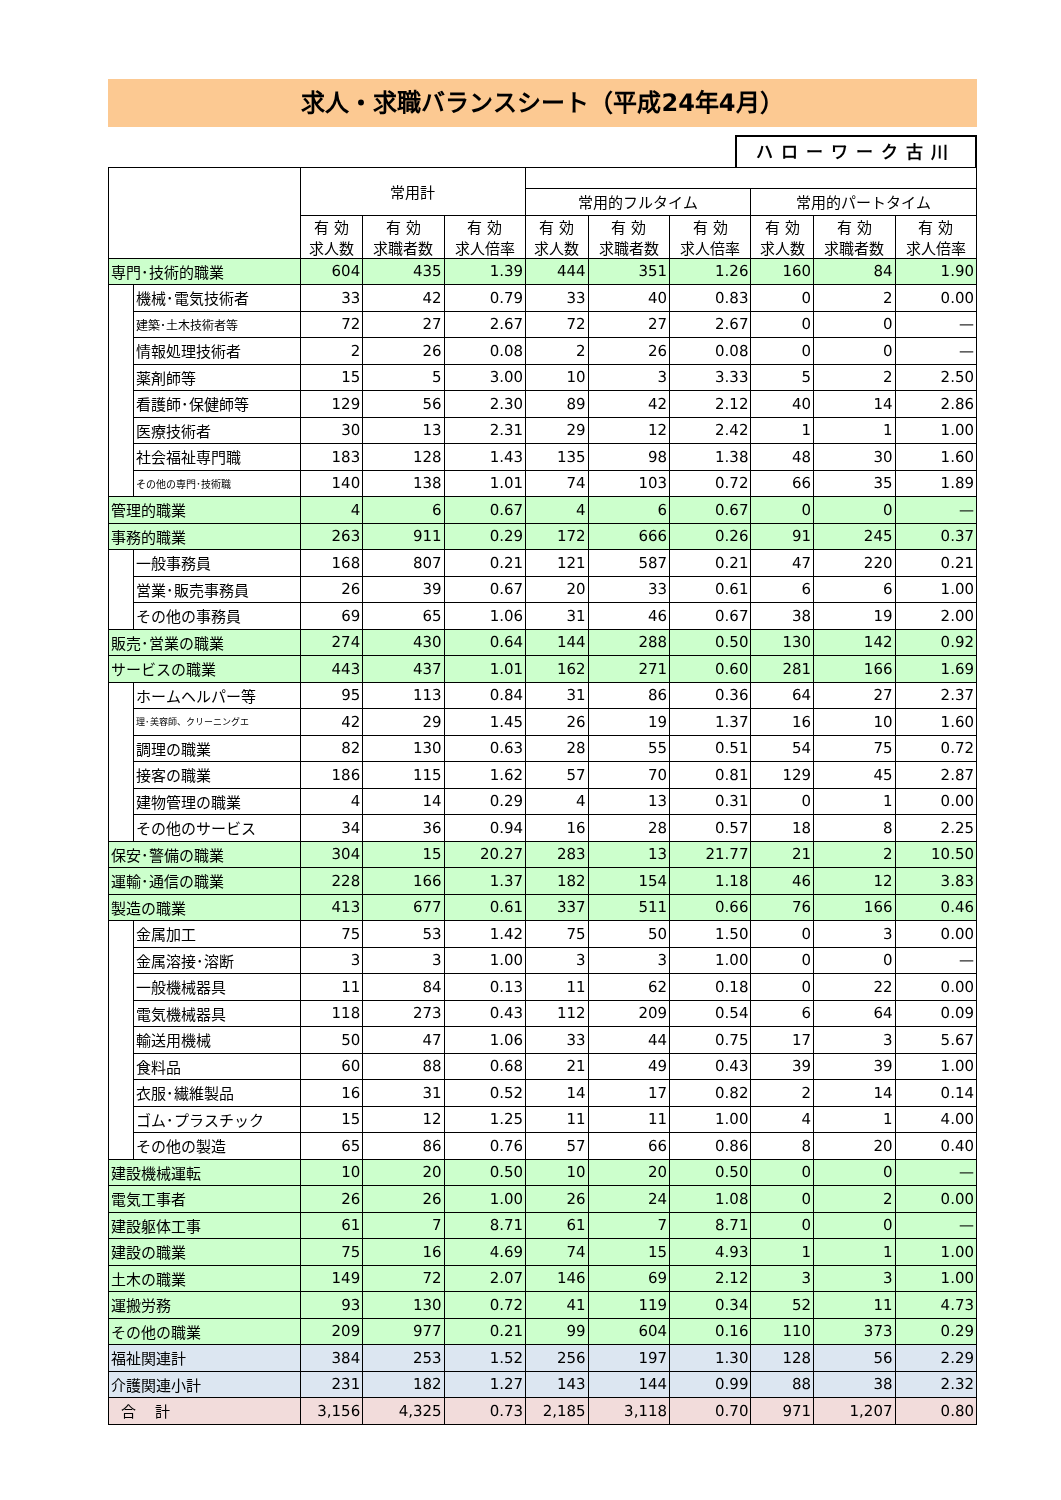求人・求職バランスシート（平成24年4月）
ハローワーク古川
| | | 常用計 | | | | | | | | |
| --- | --- | --- | --- | --- | --- | --- | --- | --- | --- | --- |
| | | | | | 常用的フルタイム | | | 常用的パートタイム | | |
| | | 有 効 求人数 | 有 効 求職者数 | 有 効 求人倍率 | 有 効 求人数 | 有 効 求職者数 | 有 効 求人倍率 | 有 効 求人数 | 有 効 求職者数 | 有 効 求人倍率 |
| 専門･技術的職業 | | 604 | 435 | 1.39 | 444 | 351 | 1.26 | 160 | 84 | 1.90 |
| | 機械･電気技術者 | 33 | 42 | 0.79 | 33 | 40 | 0.83 | 0 | 2 | 0.00 |
| | 建築･土木技術者等 | 72 | 27 | 2.67 | 72 | 27 | 2.67 | 0 | 0 | — |
| | 情報処理技術者 | 2 | 26 | 0.08 | 2 | 26 | 0.08 | 0 | 0 | — |
| | 薬剤師等 | 15 | 5 | 3.00 | 10 | 3 | 3.33 | 5 | 2 | 2.50 |
| | 看護師･保健師等 | 129 | 56 | 2.30 | 89 | 42 | 2.12 | 40 | 14 | 2.86 |
| | 医療技術者 | 30 | 13 | 2.31 | 29 | 12 | 2.42 | 1 | 1 | 1.00 |
| | 社会福祉専門職 | 183 | 128 | 1.43 | 135 | 98 | 1.38 | 48 | 30 | 1.60 |
| | その他の専門･技術職 | 140 | 138 | 1.01 | 74 | 103 | 0.72 | 66 | 35 | 1.89 |
| 管理的職業 | | 4 | 6 | 0.67 | 4 | 6 | 0.67 | 0 | 0 | — |
| 事務的職業 | | 263 | 911 | 0.29 | 172 | 666 | 0.26 | 91 | 245 | 0.37 |
| | 一般事務員 | 168 | 807 | 0.21 | 121 | 587 | 0.21 | 47 | 220 | 0.21 |
| | 営業･販売事務員 | 26 | 39 | 0.67 | 20 | 33 | 0.61 | 6 | 6 | 1.00 |
| | その他の事務員 | 69 | 65 | 1.06 | 31 | 46 | 0.67 | 38 | 19 | 2.00 |
| 販売･営業の職業 | | 274 | 430 | 0.64 | 144 | 288 | 0.50 | 130 | 142 | 0.92 |
| サービスの職業 | | 443 | 437 | 1.01 | 162 | 271 | 0.60 | 281 | 166 | 1.69 |
| | ホームヘルパー等 | 95 | 113 | 0.84 | 31 | 86 | 0.36 | 64 | 27 | 2.37 |
| | 理･美容師、クリーニングエ | 42 | 29 | 1.45 | 26 | 19 | 1.37 | 16 | 10 | 1.60 |
| | 調理の職業 | 82 | 130 | 0.63 | 28 | 55 | 0.51 | 54 | 75 | 0.72 |
| | 接客の職業 | 186 | 115 | 1.62 | 57 | 70 | 0.81 | 129 | 45 | 2.87 |
| | 建物管理の職業 | 4 | 14 | 0.29 | 4 | 13 | 0.31 | 0 | 1 | 0.00 |
| | その他のサービス | 34 | 36 | 0.94 | 16 | 28 | 0.57 | 18 | 8 | 2.25 |
| 保安･警備の職業 | | 304 | 15 | 20.27 | 283 | 13 | 21.77 | 21 | 2 | 10.50 |
| 運輸･通信の職業 | | 228 | 166 | 1.37 | 182 | 154 | 1.18 | 46 | 12 | 3.83 |
| 製造の職業 | | 413 | 677 | 0.61 | 337 | 511 | 0.66 | 76 | 166 | 0.46 |
| | 金属加工 | 75 | 53 | 1.42 | 75 | 50 | 1.50 | 0 | 3 | 0.00 |
| | 金属溶接･溶断 | 3 | 3 | 1.00 | 3 | 3 | 1.00 | 0 | 0 | — |
| | 一般機械器具 | 11 | 84 | 0.13 | 11 | 62 | 0.18 | 0 | 22 | 0.00 |
| | 電気機械器具 | 118 | 273 | 0.43 | 112 | 209 | 0.54 | 6 | 64 | 0.09 |
| | 輸送用機械 | 50 | 47 | 1.06 | 33 | 44 | 0.75 | 17 | 3 | 5.67 |
| | 食料品 | 60 | 88 | 0.68 | 21 | 49 | 0.43 | 39 | 39 | 1.00 |
| | 衣服･繊維製品 | 16 | 31 | 0.52 | 14 | 17 | 0.82 | 2 | 14 | 0.14 |
| | ゴム･プラスチック | 15 | 12 | 1.25 | 11 | 11 | 1.00 | 4 | 1 | 4.00 |
| | その他の製造 | 65 | 86 | 0.76 | 57 | 66 | 0.86 | 8 | 20 | 0.40 |
| 建設機械運転 | | 10 | 20 | 0.50 | 10 | 20 | 0.50 | 0 | 0 | — |
| 電気工事者 | | 26 | 26 | 1.00 | 26 | 24 | 1.08 | 0 | 2 | 0.00 |
| 建設躯体工事 | | 61 | 7 | 8.71 | 61 | 7 | 8.71 | 0 | 0 | — |
| 建設の職業 | | 75 | 16 | 4.69 | 74 | 15 | 4.93 | 1 | 1 | 1.00 |
| 土木の職業 | | 149 | 72 | 2.07 | 146 | 69 | 2.12 | 3 | 3 | 1.00 |
| 運搬労務 | | 93 | 130 | 0.72 | 41 | 119 | 0.34 | 52 | 11 | 4.73 |
| その他の職業 | | 209 | 977 | 0.21 | 99 | 604 | 0.16 | 110 | 373 | 0.29 |
| 福祉関連計 | | 384 | 253 | 1.52 | 256 | 197 | 1.30 | 128 | 56 | 2.29 |
| 介護関連小計 | | 231 | 182 | 1.27 | 143 | 144 | 0.99 | 88 | 38 | 2.32 |
| 合 計 | | 3,156 | 4,325 | 0.73 | 2,185 | 3,118 | 0.70 | 971 | 1,207 | 0.80 |